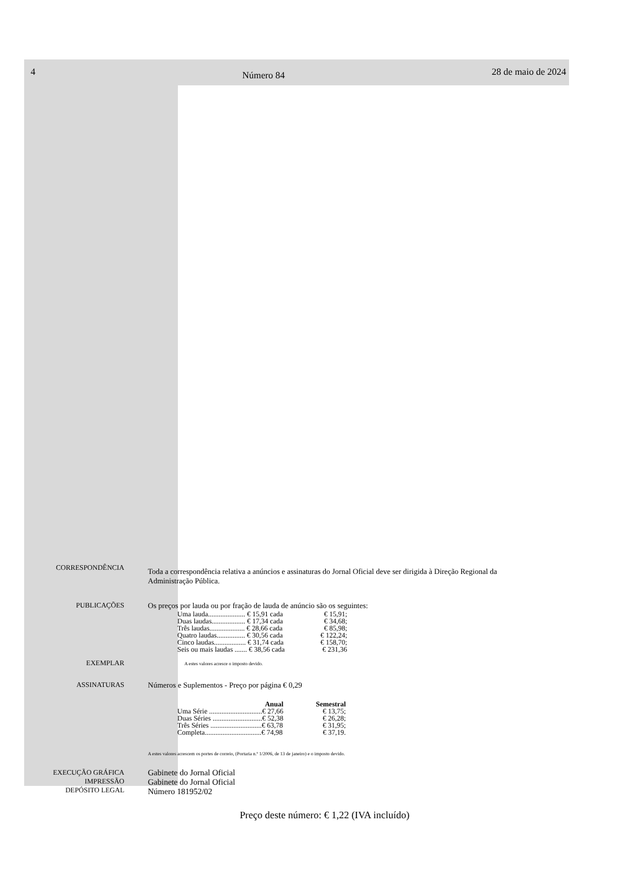4
Número 84
28 de maio de 2024
CORRESPONDÊNCIA
Toda a correspondência relativa a anúncios e assinaturas do Jornal Oficial deve ser dirigida à Direção Regional da Administração Pública.
PUBLICAÇÕES Os preços por lauda ou por fração de lauda de anúncio são os seguintes:
| Uma lauda..................... € 15,91 cada | € 15,91; |
| Duas laudas................... € 17,34 cada | € 34,68; |
| Três laudas.................... € 28,66 cada | € 85,98; |
| Quatro laudas................ € 30,56 cada | € 122,24; |
| Cinco laudas.................. € 31,74 cada | € 158,70; |
| Seis ou mais laudas ....... € 38,56 cada | € 231,36 |
EXEMPLAR
A estes valores acresce o imposto devido.
ASSINATURAS Números e Suplementos - Preço por página € 0,29
| Anual | Semestral |
| --- | --- |
| Uma Série ..............................€ 27,66 | € 13,75; |
| Duas Séries ............................€ 52,38 | € 26,28; |
| Três Séries .............................€ 63,78 | € 31,95; |
| Completa................................€ 74,98 | € 37,19. |
A estes valores acrescem os portes de correio, (Portaria n.º 1/2006, de 13 de janeiro) e o imposto devido.
EXECUÇÃO GRÁFICA
IMPRESSÃO
DEPÓSITO LEGAL
Gabinete do Jornal Oficial
Gabinete do Jornal Oficial
Número 181952/02
Preço deste número: € 1,22 (IVA incluído)